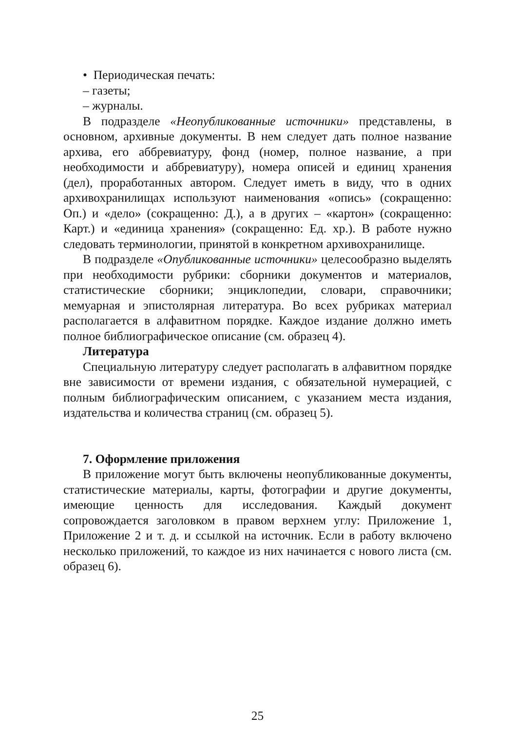• Периодическая печать:
– газеты;
– журналы.
В подразделе «Неопубликованные источники» представлены, в основном, архивные документы. В нем следует дать полное название архива, его аббревиатуру, фонд (номер, полное название, а при необходимости и аббревиатуру), номера описей и единиц хранения (дел), проработанных автором. Следует иметь в виду, что в одних архивохранилищах используют наименования «опись» (сокращенно: Оп.) и «дело» (сокращенно: Д.), а в других – «картон» (сокращенно: Карт.) и «единица хранения» (сокращенно: Ед. хр.). В работе нужно следовать терминологии, принятой в конкретном архивохранилище.
В подразделе «Опубликованные источники» целесообразно выделять при необходимости рубрики: сборники документов и материалов, статистические сборники; энциклопедии, словари, справочники; мемуарная и эпистолярная литература. Во всех рубриках материал располагается в алфавитном порядке. Каждое издание должно иметь полное библиографическое описание (см. образец 4).
Литература
Специальную литературу следует располагать в алфавитном порядке вне зависимости от времени издания, с обязательной нумерацией, с полным библиографическим описанием, с указанием места издания, издательства и количества страниц (см. образец 5).
7. Оформление приложения
В приложение могут быть включены неопубликованные документы, статистические материалы, карты, фотографии и другие документы, имеющие ценность для исследования. Каждый документ сопровождается заголовком в правом верхнем углу: Приложение 1, Приложение 2 и т. д. и ссылкой на источник. Если в работу включено несколько приложений, то каждое из них начинается с нового листа (см. образец 6).
25